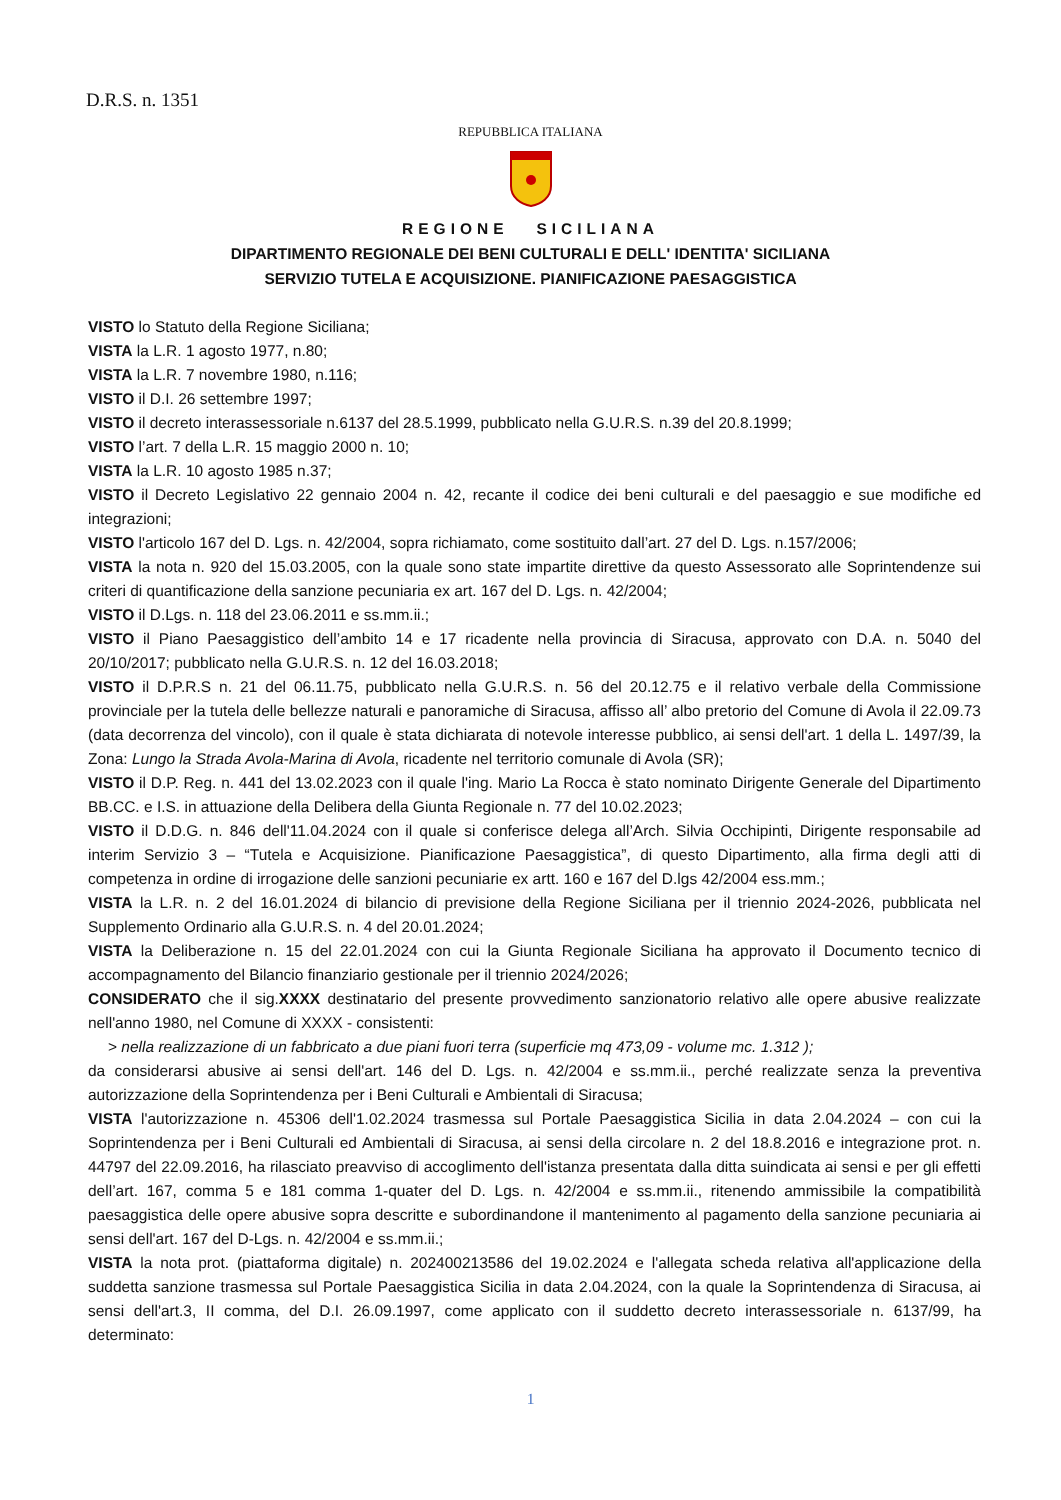D.R.S. n. 1351
REPUBBLICA ITALIANA
REGIONE SICILIANA
DIPARTIMENTO REGIONALE DEI BENI CULTURALI E DELL' IDENTITA' SICILIANA
SERVIZIO TUTELA E ACQUISIZIONE. PIANIFICAZIONE PAESAGGISTICA
VISTO lo Statuto della Regione Siciliana;
VISTA la L.R. 1 agosto 1977, n.80;
VISTA la L.R. 7 novembre 1980, n.116;
VISTO il D.I. 26 settembre 1997;
VISTO il decreto interassessoriale n.6137 del 28.5.1999, pubblicato nella G.U.R.S. n.39 del 20.8.1999;
VISTO l’art. 7 della L.R. 15 maggio 2000 n. 10;
VISTA la L.R. 10 agosto 1985 n.37;
VISTO il Decreto Legislativo 22 gennaio 2004 n. 42, recante il codice dei beni culturali e del paesaggio e sue modifiche ed integrazioni;
VISTO l'articolo 167 del D. Lgs. n. 42/2004, sopra richiamato, come sostituito dall’art. 27 del D. Lgs. n.157/2006;
VISTA la nota n. 920 del 15.03.2005, con la quale sono state impartite direttive da questo Assessorato alle Soprintendenze sui criteri di quantificazione della sanzione pecuniaria ex art. 167 del D. Lgs. n. 42/2004;
VISTO il D.Lgs. n. 118 del 23.06.2011 e ss.mm.ii.;
VISTO il Piano Paesaggistico dell’ambito 14 e 17 ricadente nella provincia di Siracusa, approvato con D.A. n. 5040 del 20/10/2017; pubblicato nella G.U.R.S. n. 12 del 16.03.2018;
VISTO il D.P.R.S n. 21 del 06.11.75, pubblicato nella G.U.R.S. n. 56 del 20.12.75 e il relativo verbale della Commissione provinciale per la tutela delle bellezze naturali e panoramiche di Siracusa, affisso all’ albo pretorio del Comune di Avola il 22.09.73 (data decorrenza del vincolo), con il quale è stata dichiarata di notevole interesse pubblico, ai sensi dell'art. 1 della L. 1497/39, la Zona: Lungo la Strada Avola-Marina di Avola, ricadente nel territorio comunale di Avola (SR);
VISTO il D.P. Reg. n. 441 del 13.02.2023 con il quale l'ing. Mario La Rocca è stato nominato Dirigente Generale del Dipartimento BB.CC. e I.S. in attuazione della Delibera della Giunta Regionale n. 77 del 10.02.2023;
VISTO il D.D.G. n. 846 dell'11.04.2024 con il quale si conferisce delega all’Arch. Silvia Occhipinti, Dirigente responsabile ad interim Servizio 3 – “Tutela e Acquisizione. Pianificazione Paesaggistica”, di questo Dipartimento, alla firma degli atti di competenza in ordine di irrogazione delle sanzioni pecuniarie ex artt. 160 e 167 del D.lgs 42/2004 ess.mm.;
VISTA la L.R. n. 2 del 16.01.2024 di bilancio di previsione della Regione Siciliana per il triennio 2024-2026, pubblicata nel Supplemento Ordinario alla G.U.R.S. n. 4 del 20.01.2024;
VISTA la Deliberazione n. 15 del 22.01.2024 con cui la Giunta Regionale Siciliana ha approvato il Documento tecnico di accompagnamento del Bilancio finanziario gestionale per il triennio 2024/2026;
CONSIDERATO che il sig.XXXX destinatario del presente provvedimento sanzionatorio relativo alle opere abusive realizzate nell'anno 1980, nel Comune di XXXX - consistenti:
> nella realizzazione di un fabbricato a due piani fuori terra (superficie mq 473,09 - volume mc. 1.312 );
da considerarsi abusive ai sensi dell'art. 146 del D. Lgs. n. 42/2004 e ss.mm.ii., perché realizzate senza la preventiva autorizzazione della Soprintendenza per i Beni Culturali e Ambientali di Siracusa;
VISTA l'autorizzazione n. 45306 dell'1.02.2024 trasmessa sul Portale Paesaggistica Sicilia in data 2.04.2024 – con cui la Soprintendenza per i Beni Culturali ed Ambientali di Siracusa, ai sensi della circolare n. 2 del 18.8.2016 e integrazione prot. n. 44797 del 22.09.2016, ha rilasciato preavviso di accoglimento dell'istanza presentata dalla ditta suindicata ai sensi e per gli effetti dell’art. 167, comma 5 e 181 comma 1-quater del D. Lgs. n. 42/2004 e ss.mm.ii., ritenendo ammissibile la compatibilità paesaggistica delle opere abusive sopra descritte e subordinandone il mantenimento al pagamento della sanzione pecuniaria ai sensi dell'art. 167 del D-Lgs. n. 42/2004 e ss.mm.ii.;
VISTA la nota prot. (piattaforma digitale) n. 202400213586 del 19.02.2024 e l'allegata scheda relativa all'applicazione della suddetta sanzione trasmessa sul Portale Paesaggistica Sicilia in data 2.04.2024, con la quale la Soprintendenza di Siracusa, ai sensi dell'art.3, II comma, del D.I. 26.09.1997, come applicato con il suddetto decreto interassessoriale n. 6137/99, ha determinato:
1